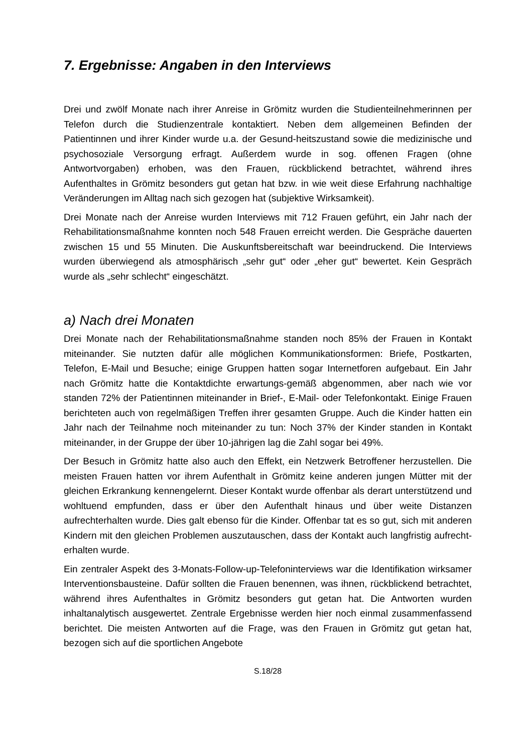7. Ergebnisse: Angaben in den Interviews
Drei und zwölf Monate nach ihrer Anreise in Grömitz wurden die Studienteilnehmerinnen per Telefon durch die Studienzentrale kontaktiert. Neben dem allgemeinen Befinden der Patientinnen und ihrer Kinder wurde u.a. der Gesund-heitszustand sowie die medizinische und psychosoziale Versorgung erfragt. Außerdem wurde in sog. offenen Fragen (ohne Antwortvorgaben) erhoben, was den Frauen, rückblickend betrachtet, während ihres Aufenthaltes in Grömitz besonders gut getan hat bzw. in wie weit diese Erfahrung nachhaltige Veränderungen im Alltag nach sich gezogen hat (subjektive Wirksamkeit).
Drei Monate nach der Anreise wurden Interviews mit 712 Frauen geführt, ein Jahr nach der Rehabilitationsmaßnahme konnten noch 548 Frauen erreicht werden. Die Gespräche dauerten zwischen 15 und 55 Minuten. Die Auskunftsbereitschaft war beeindruckend. Die Interviews wurden überwiegend als atmosphärisch „sehr gut“ oder „eher gut“ bewertet. Kein Gespräch wurde als „sehr schlecht“ eingeschätzt.
a) Nach drei Monaten
Drei Monate nach der Rehabilitationsmaßnahme standen noch 85% der Frauen in Kontakt miteinander. Sie nutzten dafür alle möglichen Kommunikationsformen: Briefe, Postkarten, Telefon, E-Mail und Besuche; einige Gruppen hatten sogar Internetforen aufgebaut. Ein Jahr nach Grömitz hatte die Kontaktdichte erwartungs-gemäß abgenommen, aber nach wie vor standen 72% der Patientinnen miteinander in Brief-, E-Mail- oder Telefonkontakt. Einige Frauen berichteten auch von regelmäßigen Treffen ihrer gesamten Gruppe. Auch die Kinder hatten ein Jahr nach der Teilnahme noch miteinander zu tun: Noch 37% der Kinder standen in Kontakt miteinander, in der Gruppe der über 10-jährigen lag die Zahl sogar bei 49%.
Der Besuch in Grömitz hatte also auch den Effekt, ein Netzwerk Betroffener herzustellen. Die meisten Frauen hatten vor ihrem Aufenthalt in Grömitz keine anderen jungen Mütter mit der gleichen Erkrankung kennengelernt. Dieser Kontakt wurde offenbar als derart unterstützend und wohltuend empfunden, dass er über den Aufenthalt hinaus und über weite Distanzen aufrechterhalten wurde. Dies galt ebenso für die Kinder. Offenbar tat es so gut, sich mit anderen Kindern mit den gleichen Problemen auszutauschen, dass der Kontakt auch langfristig aufrecht-erhalten wurde.
Ein zentraler Aspekt des 3-Monats-Follow-up-Telefoninterviews war die Identifikation wirksamer Interventionsbausteine. Dafür sollten die Frauen benennen, was ihnen, rückblickend betrachtet, während ihres Aufenthaltes in Grömitz besonders gut getan hat. Die Antworten wurden inhaltanalytisch ausgewertet. Zentrale Ergebnisse werden hier noch einmal zusammenfassend berichtet. Die meisten Antworten auf die Frage, was den Frauen in Grömitz gut getan hat, bezogen sich auf die sportlichen Angebote
S.18/28